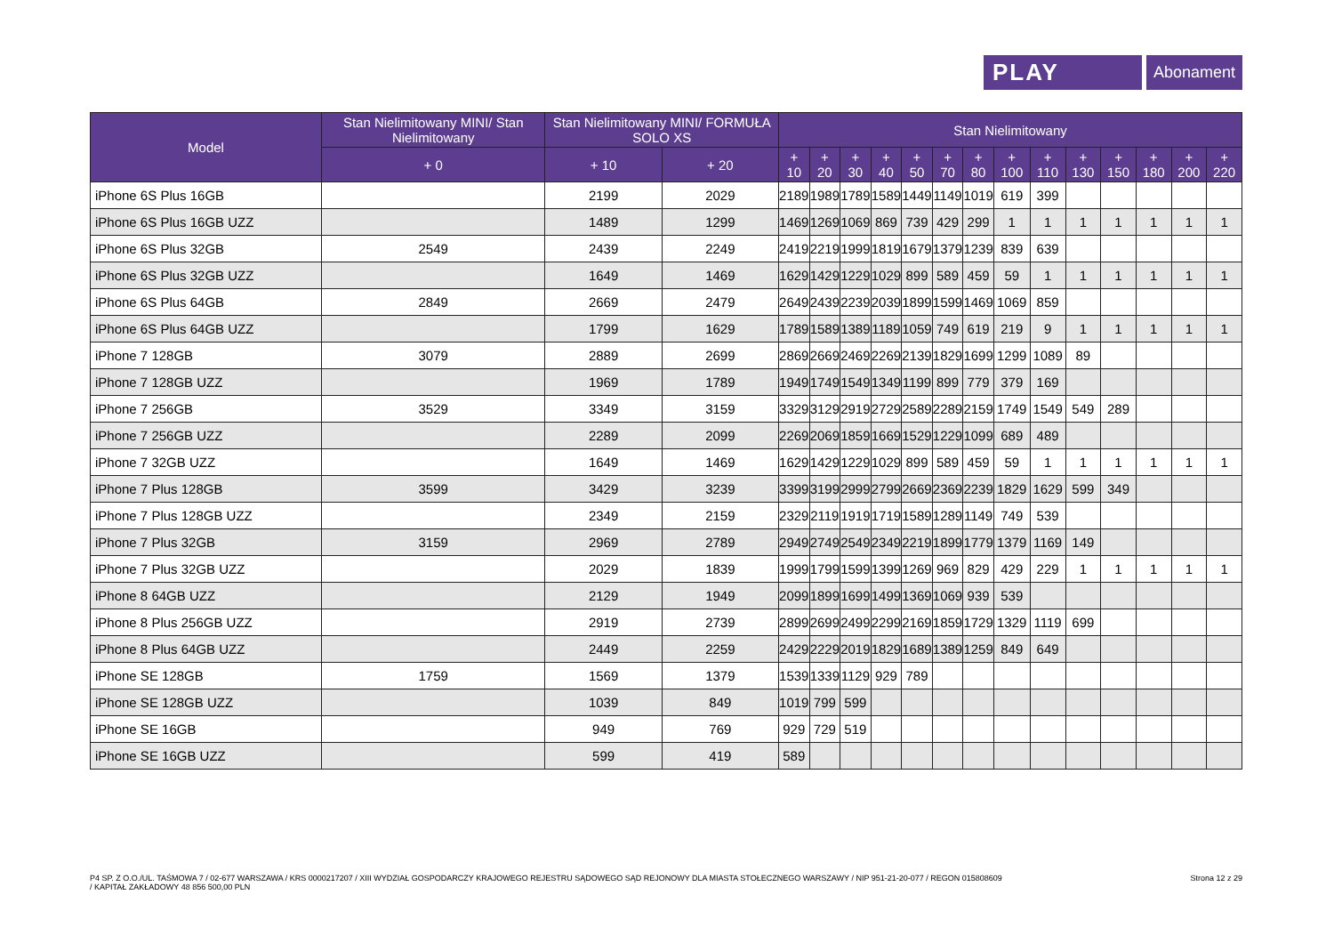PLAY
Abonament
| Model | Stan Nielimitowany MINI/ Stan Nielimitowany | Stan Nielimitowany MINI/ FORMUŁA SOLO XS | | Stan Nielimitowany | | | | | | | | | | | | | |
| --- | --- | --- | --- | --- | --- | --- | --- | --- | --- | --- | --- | --- | --- | --- | --- | --- | --- |
| | + 0 | + 10 | + 20 | + 10 | + 20 | + 30 | + 40 | + 50 | + 70 | + 80 | + 100 | + 110 | + 130 | + 150 | + 180 | + 200 | + 220 |
| iPhone 6S Plus 16GB | | 2199 | 2029 | 2189 | 1989 | 1789 | 1589 | 1449 | 1149 | 1019 | 619 | 399 | | | | | |
| iPhone 6S Plus 16GB UZZ | | 1489 | 1299 | 1469 | 1269 | 1069 | 869 | 739 | 429 | 299 | 1 | 1 | 1 | 1 | 1 | 1 | 1 |
| iPhone 6S Plus 32GB | 2549 | 2439 | 2249 | 2419 | 2219 | 1999 | 1819 | 1679 | 1379 | 1239 | 839 | 639 | | | | | |
| iPhone 6S Plus 32GB UZZ | | 1649 | 1469 | 1629 | 1429 | 1229 | 1029 | 899 | 589 | 459 | 59 | 1 | 1 | 1 | 1 | 1 | 1 |
| iPhone 6S Plus 64GB | 2849 | 2669 | 2479 | 2649 | 2439 | 2239 | 2039 | 1899 | 1599 | 1469 | 1069 | 859 | | | | | |
| iPhone 6S Plus 64GB UZZ | | 1799 | 1629 | 1789 | 1589 | 1389 | 1189 | 1059 | 749 | 619 | 219 | 9 | 1 | 1 | 1 | 1 | 1 |
| iPhone 7 128GB | 3079 | 2889 | 2699 | 2869 | 2669 | 2469 | 2269 | 2139 | 1829 | 1699 | 1299 | 1089 | 89 | | | | |
| iPhone 7 128GB UZZ | | 1969 | 1789 | 1949 | 1749 | 1549 | 1349 | 1199 | 899 | 779 | 379 | 169 | | | | | |
| iPhone 7 256GB | 3529 | 3349 | 3159 | 3329 | 3129 | 2919 | 2729 | 2589 | 2289 | 2159 | 1749 | 1549 | 549 | 289 | | | |
| iPhone 7 256GB UZZ | | 2289 | 2099 | 2269 | 2069 | 1859 | 1669 | 1529 | 1229 | 1099 | 689 | 489 | | | | | |
| iPhone 7 32GB UZZ | | 1649 | 1469 | 1629 | 1429 | 1229 | 1029 | 899 | 589 | 459 | 59 | 1 | 1 | 1 | 1 | 1 | 1 |
| iPhone 7 Plus 128GB | 3599 | 3429 | 3239 | 3399 | 3199 | 2999 | 2799 | 2669 | 2369 | 2239 | 1829 | 1629 | 599 | 349 | | | |
| iPhone 7 Plus 128GB UZZ | | 2349 | 2159 | 2329 | 2119 | 1919 | 1719 | 1589 | 1289 | 1149 | 749 | 539 | | | | | |
| iPhone 7 Plus 32GB | 3159 | 2969 | 2789 | 2949 | 2749 | 2549 | 2349 | 2219 | 1899 | 1779 | 1379 | 1169 | 149 | | | | |
| iPhone 7 Plus 32GB UZZ | | 2029 | 1839 | 1999 | 1799 | 1599 | 1399 | 1269 | 969 | 829 | 429 | 229 | 1 | 1 | 1 | 1 | 1 |
| iPhone 8 64GB UZZ | | 2129 | 1949 | 2099 | 1899 | 1699 | 1499 | 1369 | 1069 | 939 | 539 | | | | | | |
| iPhone 8 Plus 256GB UZZ | | 2919 | 2739 | 2899 | 2699 | 2499 | 2299 | 2169 | 1859 | 1729 | 1329 | 1119 | 699 | | | | |
| iPhone 8 Plus 64GB UZZ | | 2449 | 2259 | 2429 | 2229 | 2019 | 1829 | 1689 | 1389 | 1259 | 849 | 649 | | | | | |
| iPhone SE 128GB | 1759 | 1569 | 1379 | 1539 | 1339 | 1129 | 929 | 789 | | | | | | | | | |
| iPhone SE 128GB UZZ | | 1039 | 849 | 1019 | 799 | 599 | | | | | | | | | | | |
| iPhone SE 16GB | | 949 | 769 | 929 | 729 | 519 | | | | | | | | | | | |
| iPhone SE 16GB UZZ | | 599 | 419 | 589 | | | | | | | | | | | | | |
P4 SP. Z O.O./UL. TAŚMOWA 7 / 02-677 WARSZAWA / KRS 0000217207 / XIII WYDZIAŁ GOSPODARCZY KRAJOWEGO REJESTRU SĄDOWEGO SĄD REJONOWY DLA MIASTA STOŁECZNEGO WARSZAWY / NIP 951-21-20-077 / REGON 015808609
/ KAPITAŁ ZAKŁADOWY 48 856 500,00 PLN
Strona 12 z 29